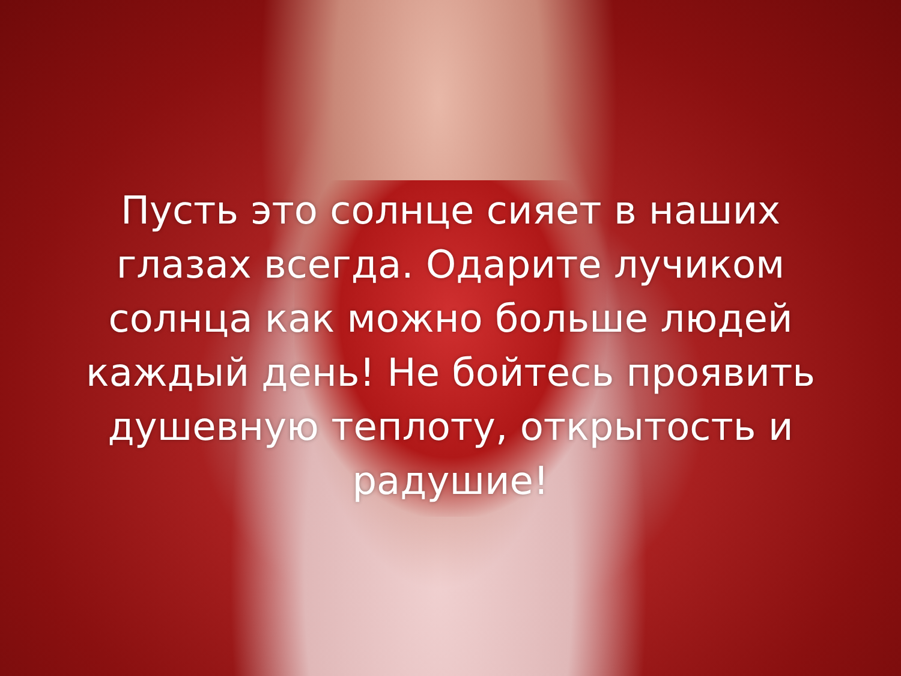Пусть это солнце сияет в наших глазах всегда. Одарите лучиком солнца как можно больше людей каждый день! Не бойтесь проявить душевную теплоту, открытость и радушие!